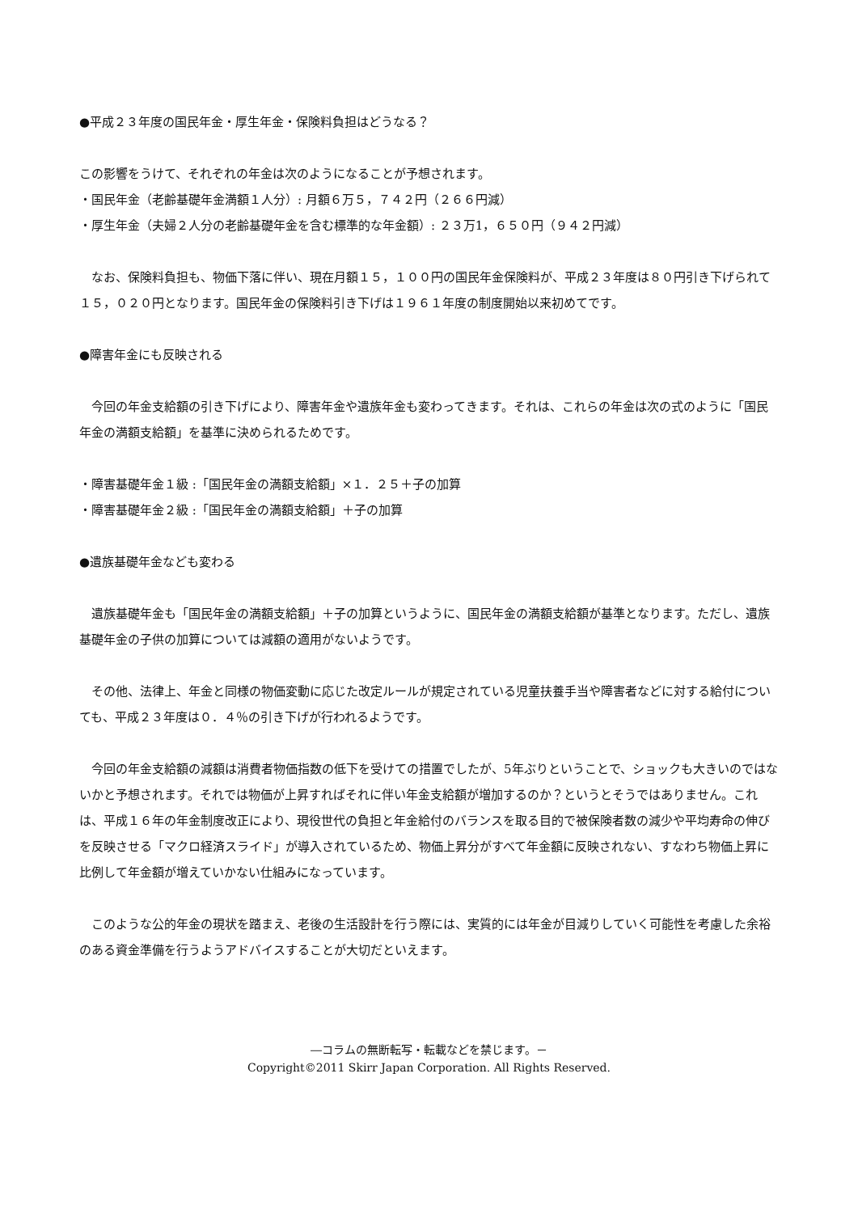●平成２３年度の国民年金・厚生年金・保険料負担はどうなる？
この影響をうけて、それぞれの年金は次のようになることが予想されます。
・国民年金（老齢基礎年金満額１人分）: 月額６万５，７４２円（２６６円減）
・厚生年金（夫婦２人分の老齢基礎年金を含む標準的な年金額）: ２３万1，６５０円（９４２円減）
　なお、保険料負担も、物価下落に伴い、現在月額１５，１００円の国民年金保険料が、平成２３年度は８０円引き下げられて１５，０２０円となります。国民年金の保険料引き下げは１９６１年度の制度開始以来初めてです。
●障害年金にも反映される
　今回の年金支給額の引き下げにより、障害年金や遺族年金も変わってきます。それは、これらの年金は次の式のように「国民年金の満額支給額」を基準に決められるためです。
・障害基礎年金１級 :「国民年金の満額支給額」×１．２５＋子の加算
・障害基礎年金２級 :「国民年金の満額支給額」＋子の加算
●遺族基礎年金なども変わる
　遺族基礎年金も「国民年金の満額支給額」＋子の加算というように、国民年金の満額支給額が基準となります。ただし、遺族基礎年金の子供の加算については減額の適用がないようです。
　その他、法律上、年金と同様の物価変動に応じた改定ルールが規定されている児童扶養手当や障害者などに対する給付についても、平成２３年度は０．４％の引き下げが行われるようです。
　今回の年金支給額の減額は消費者物価指数の低下を受けての措置でしたが、5年ぶりということで、ショックも大きいのではないかと予想されます。それでは物価が上昇すればそれに伴い年金支給額が増加するのか？というとそうではありません。これは、平成１６年の年金制度改正により、現役世代の負担と年金給付のバランスを取る目的で被保険者数の減少や平均寿命の伸びを反映させる「マクロ経済スライド」が導入されているため、物価上昇分がすべて年金額に反映されない、すなわち物価上昇に比例して年金額が増えていかない仕組みになっています。
　このような公的年金の現状を踏まえ、老後の生活設計を行う際には、実質的には年金が目減りしていく可能性を考慮した余裕のある資金準備を行うようアドバイスすることが大切だといえます。
―コラムの無断転写・転載などを禁じます。－
Copyright©2011 Skirr Japan Corporation. All Rights Reserved.